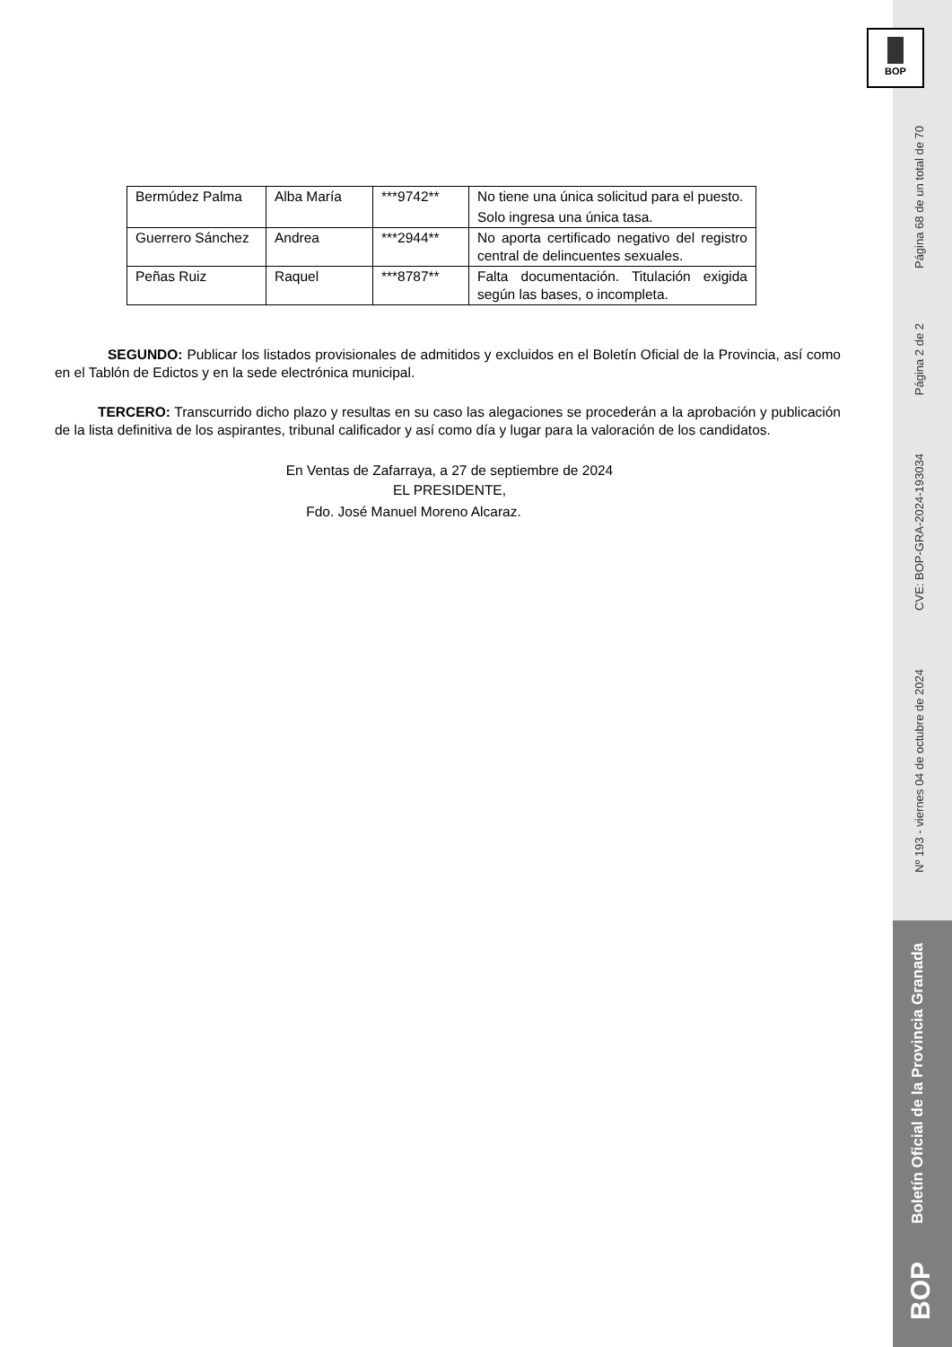Página 68 de un total de 70
Página 2 de 2
CVE: BOP-GRA-2024-193034
Nº 193 - viernes 04 de octubre de 2024
Boletín Oficial de la Provincia Granada
BOP
BOP
| Bermúdez Palma | Alba María | ***9742** | No tiene una única solicitud para el puesto. Solo ingresa una única tasa. |
| Guerrero Sánchez | Andrea | ***2944** | No aporta certificado negativo del registro central de delincuentes sexuales. |
| Peñas Ruiz | Raquel | ***8787** | Falta documentación. Titulación exigida según las bases, o incompleta. |
SEGUNDO: Publicar los listados provisionales de admitidos y excluidos en el Boletín Oficial de la Provincia, así como en el Tablón de Edictos y en la sede electrónica municipal.
TERCERO: Transcurrido dicho plazo y resultas en su caso las alegaciones se procederán a la aprobación y publicación de la lista definitiva de los aspirantes, tribunal calificador y así como día y lugar para la valoración de los candidatos.
En Ventas de Zafarraya, a 27 de septiembre de 2024
EL PRESIDENTE,
Fdo. José Manuel Moreno Alcaraz.